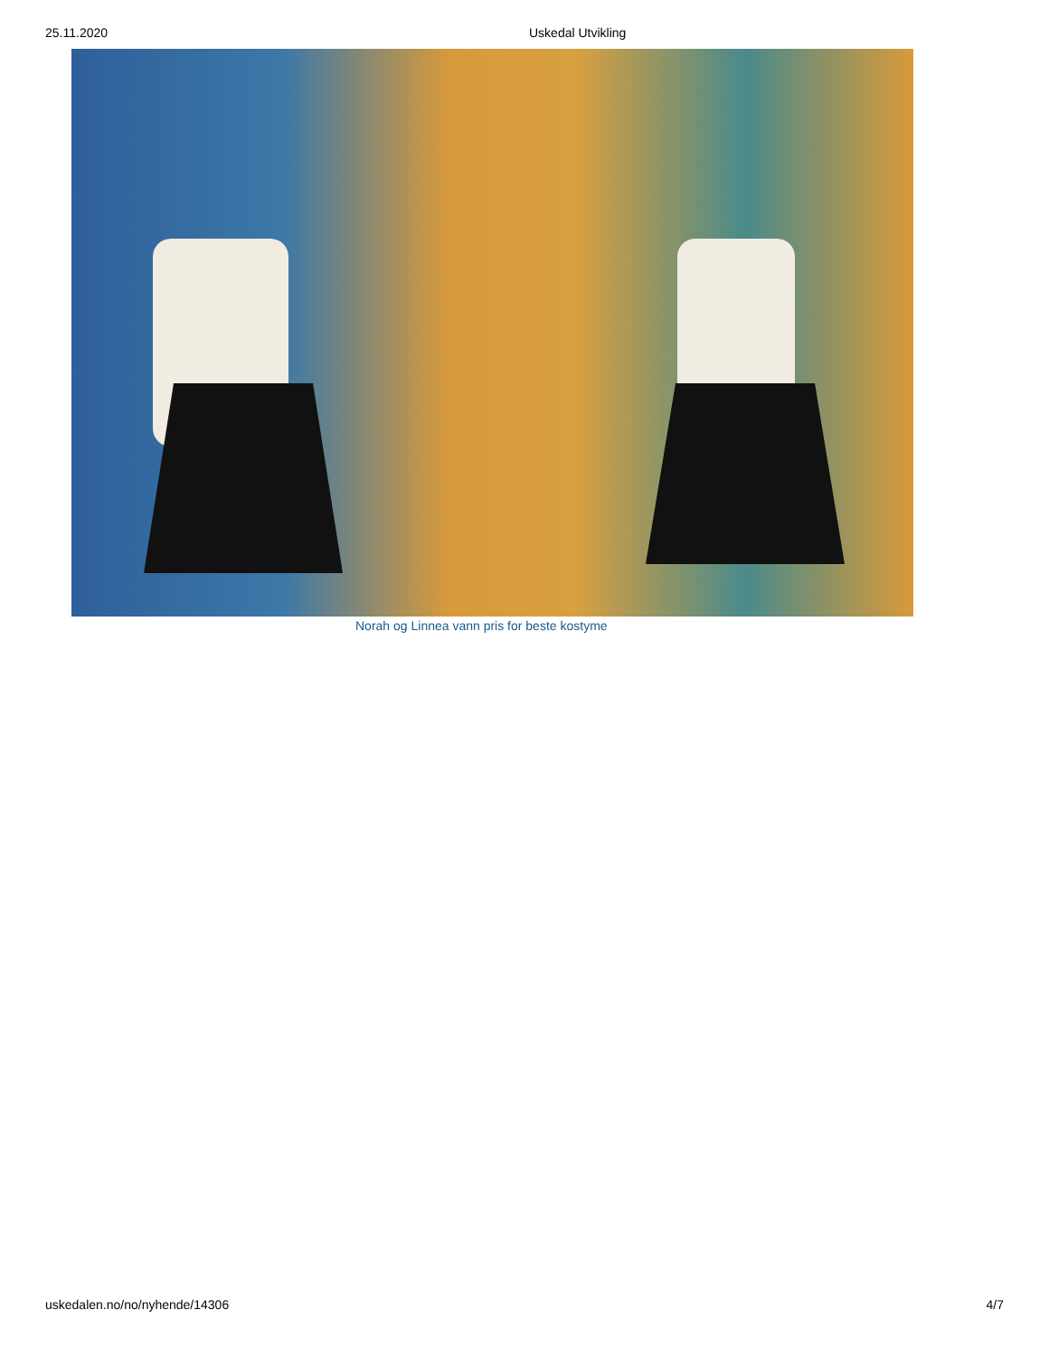25.11.2020 Uskedal Utvikling
Norah og Linnea vann pris for beste kostyme
uskedalen.no/no/nyhende/14306 4/7